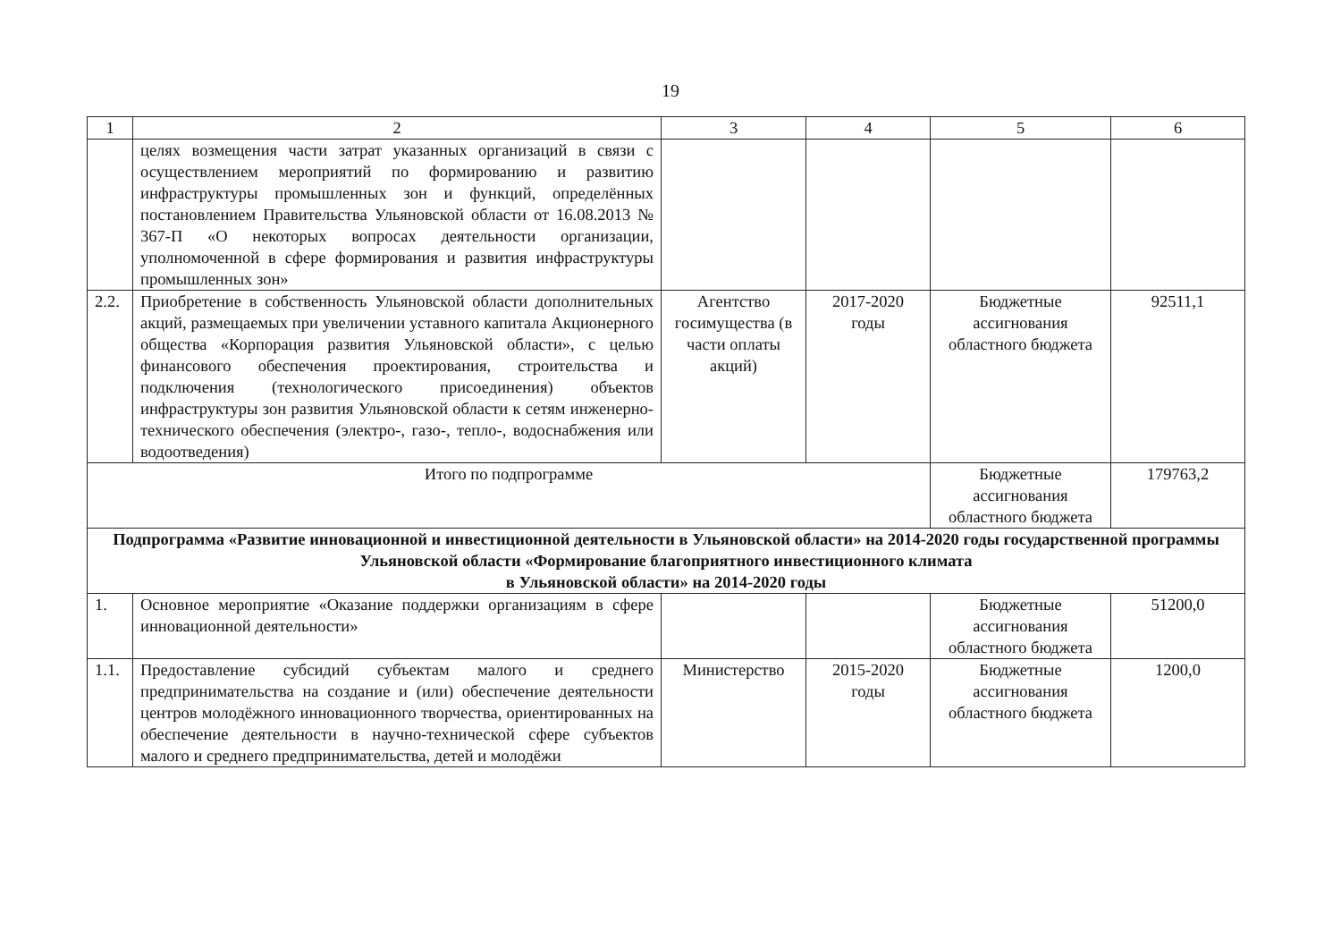19
| 1 | 2 | 3 | 4 | 5 | 6 |
| --- | --- | --- | --- | --- | --- |
| | целях возмещения части затрат указанных организаций в связи с осуществлением мероприятий по формированию и развитию инфраструктуры промышленных зон и функций, определённых постановлением Правительства Ульяновской области от 16.08.2013 № 367-П «О некоторых вопросах деятельности организации, уполномоченной в сфере формирования и развития инфраструктуры промышленных зон» | | | | |
| 2.2. | Приобретение в собственность Ульяновской области дополнительных акций, размещаемых при увеличении уставного капитала Акционерного общества «Корпорация развития Ульяновской области», с целью финансового обеспечения проектирования, строительства и подключения (технологического присоединения) объектов инфраструктуры зон развития Ульяновской области к сетям инженерно-технического обеспечения (электро-, газо-, тепло-, водоснабжения или водоотведения) | Агентство госимущества (в части оплаты акций) | 2017-2020 годы | Бюджетные ассигнования областного бюджета | 92511,1 |
| Итого по подпрограмме | | | | Бюджетные ассигнования областного бюджета | 179763,2 |
| Подпрограмма «Развитие инновационной и инвестиционной деятельности в Ульяновской области» на 2014-2020 годы государственной программы Ульяновской области «Формирование благоприятного инвестиционного климата в Ульяновской области» на 2014-2020 годы | | | | | |
| 1. | Основное мероприятие «Оказание поддержки организациям в сфере инновационной деятельности» | | | Бюджетные ассигнования областного бюджета | 51200,0 |
| 1.1. | Предоставление субсидий субъектам малого и среднего предпринимательства на создание и (или) обеспечение деятельности центров молодёжного инновационного творчества, ориентированных на обеспечение деятельности в научно-технической сфере субъектов малого и среднего предпринимательства, детей и молодёжи | Министерство | 2015-2020 годы | Бюджетные ассигнования областного бюджета | 1200,0 |